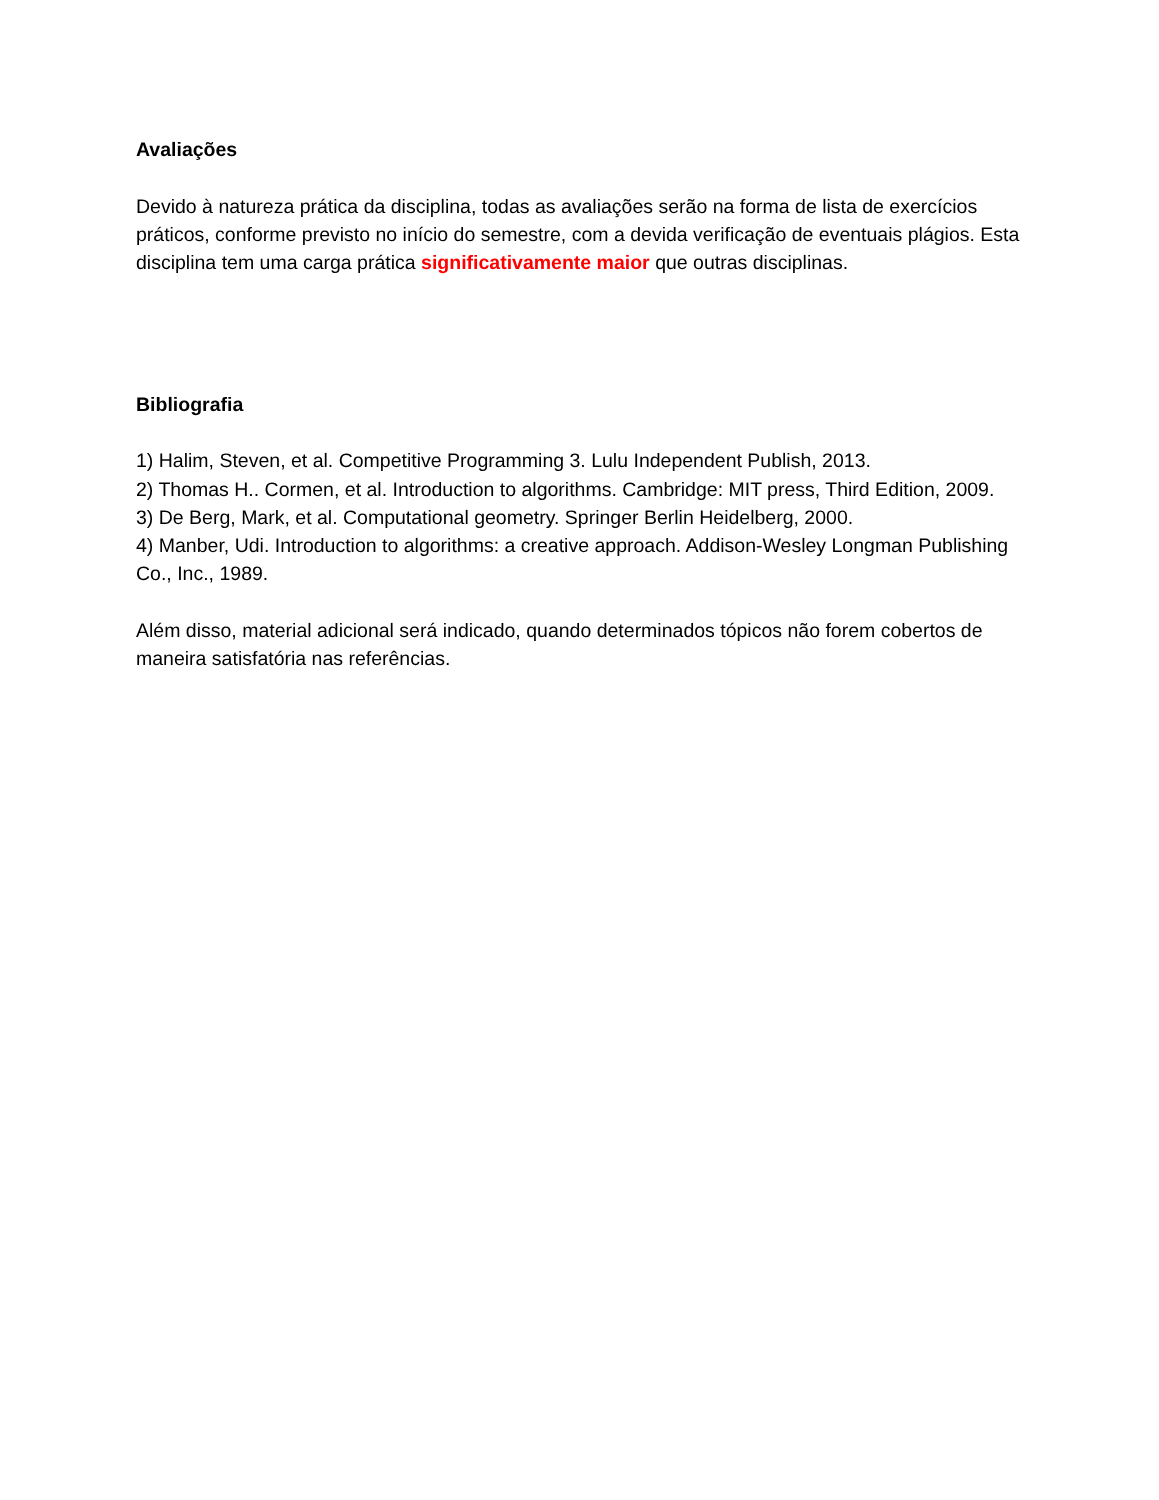Avaliações
Devido à natureza prática da disciplina, todas as avaliações serão na forma de lista de exercícios práticos, conforme previsto no início do semestre, com a devida verificação de eventuais plágios. Esta disciplina tem uma carga prática significativamente maior que outras disciplinas.
Bibliografia
1) Halim, Steven, et al. Competitive Programming 3. Lulu Independent Publish, 2013.
2) Thomas H.. Cormen, et al. Introduction to algorithms. Cambridge: MIT press, Third Edition, 2009.
3) De Berg, Mark, et al. Computational geometry. Springer Berlin Heidelberg, 2000.
4) Manber, Udi. Introduction to algorithms: a creative approach. Addison-Wesley Longman Publishing Co., Inc., 1989.
Além disso, material adicional será indicado, quando determinados tópicos não forem cobertos de maneira satisfatória nas referências.